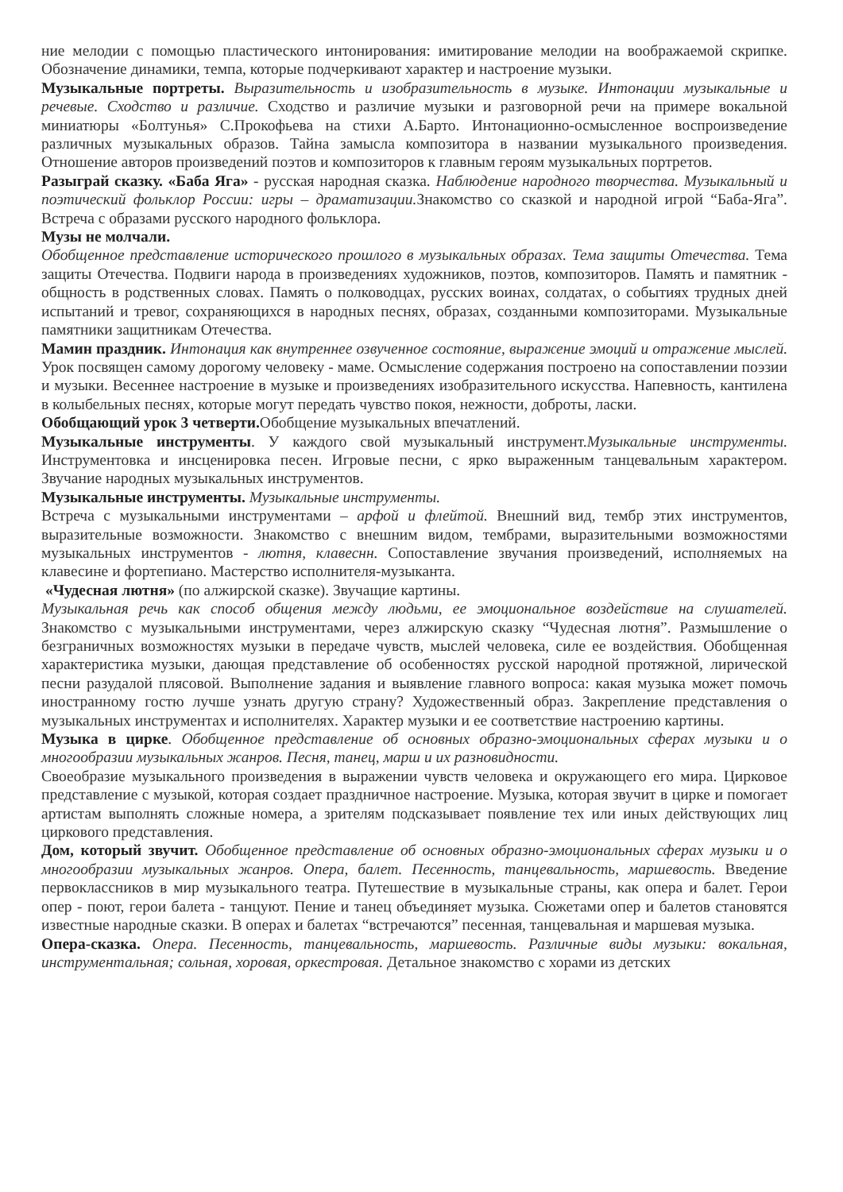ние мелодии с помощью пластического интонирования: имитирование мелодии на воображаемой скрипке. Обозначение динамики, темпа, которые подчеркивают характер и настроение музыки.
Музыкальные портреты. Выразительность и изобразительность в музыке. Интонации музыкальные и речевые. Сходство и различие. Сходство и различие музыки и разговорной речи на примере вокальной миниатюры «Болтунья» С.Прокофьева на стихи А.Барто. Интонационно-осмысленное воспроизведение различных музыкальных образов. Тайна замысла композитора в названии музыкального произведения. Отношение авторов произведений поэтов и композиторов к главным героям музыкальных портретов.
Разыграй сказку. «Баба Яга» - русская народная сказка. Наблюдение народного творчества. Музыкальный и поэтический фольклор России: игры – драматизации. Знакомство со сказкой и народной игрой “Баба-Яга”. Встреча с образами русского народного фольклора.
Музы не молчали.
Обобщенное представление исторического прошлого в музыкальных образах. Тема защиты Отечества. Тема защиты Отечества. Подвиги народа в произведениях художников, поэтов, композиторов. Память и памятник - общность в родственных словах. Память о полководцах, русских воинах, солдатах, о событиях трудных дней испытаний и тревог, сохраняющихся в народных песнях, образах, созданными композиторами. Музыкальные памятники защитникам Отечества.
Мамин праздник. Интонация как внутреннее озвученное состояние, выражение эмоций и отражение мыслей. Урок посвящен самому дорогому человеку - маме. Осмысление содержания построено на сопоставлении поэзии и музыки. Весеннее настроение в музыке и произведениях изобразительного искусства. Напевность, кантилена в колыбельных песнях, которые могут передать чувство покоя, нежности, доброты, ласки.
Обобщающий урок 3 четверти. Обобщение музыкальных впечатлений.
Музыкальные инструменты. У каждого свой музыкальный инструмент.Музыкальные инструменты. Инструментовка и инсценировка песен. Игровые песни, с ярко выраженным танцевальным характером. Звучание народных музыкальных инструментов.
Музыкальные инструменты. Музыкальные инструменты.
Встреча с музыкальными инструментами – арфой и флейтой. Внешний вид, тембр этих инструментов, выразительные возможности. Знакомство с внешним видом, тембрами, выразительными возможностями музыкальных инструментов - лютня, клавеснн. Сопоставление звучания произведений, исполняемых на клавесине и фортепиано. Мастерство исполнителя-музыканта.
«Чудесная лютня» (по алжирской сказке). Звучащие картины.
Музыкальная речь как способ общения между людьми, ее эмоциональное воздействие на слушателей. Знакомство с музыкальными инструментами, через алжирскую сказку “Чудесная лютня”. Размышление о безграничных возможностях музыки в передаче чувств, мыслей человека, силе ее воздействия. Обобщенная характеристика музыки, дающая представление об особенностях русской народной протяжной, лирической песни разудалой плясовой. Выполнение задания и выявление главного вопроса: какая музыка может помочь иностранному гостю лучше узнать другую страну? Художественный образ. Закрепление представления о музыкальных инструментах и исполнителях. Характер музыки и ее соответствие настроению картины.
Музыка в цирке. Обобщенное представление об основных образно-эмоциональных сферах музыки и о многообразии музыкальных жанров. Песня, танец, марш и их разновидности.
Своеобразие музыкального произведения в выражении чувств человека и окружающего его мира. Цирковое представление с музыкой, которая создает праздничное настроение. Музыка, которая звучит в цирке и помогает артистам выполнять сложные номера, а зрителям подсказывает появление тех или иных действующих лиц циркового представления.
Дом, который звучит. Обобщенное представление об основных образно-эмоциональных сферах музыки и о многообразии музыкальных жанров. Опера, балет. Песенность, танцевальность, маршевость. Введение первоклассников в мир музыкального театра. Путешествие в музыкальные страны, как опера и балет. Герои опер - поют, герои балета - танцуют. Пение и танец объединяет музыка. Сюжетами опер и балетов становятся известные народные сказки. В операх и балетах “встречаются” песенная, танцевальная и маршевая музыка.
Опера-сказка. Опера. Песенность, танцевальность, маршевость. Различные виды музыки: вокальная, инструментальная; сольная, хоровая, оркестровая. Детальное знакомство с хорами из детских